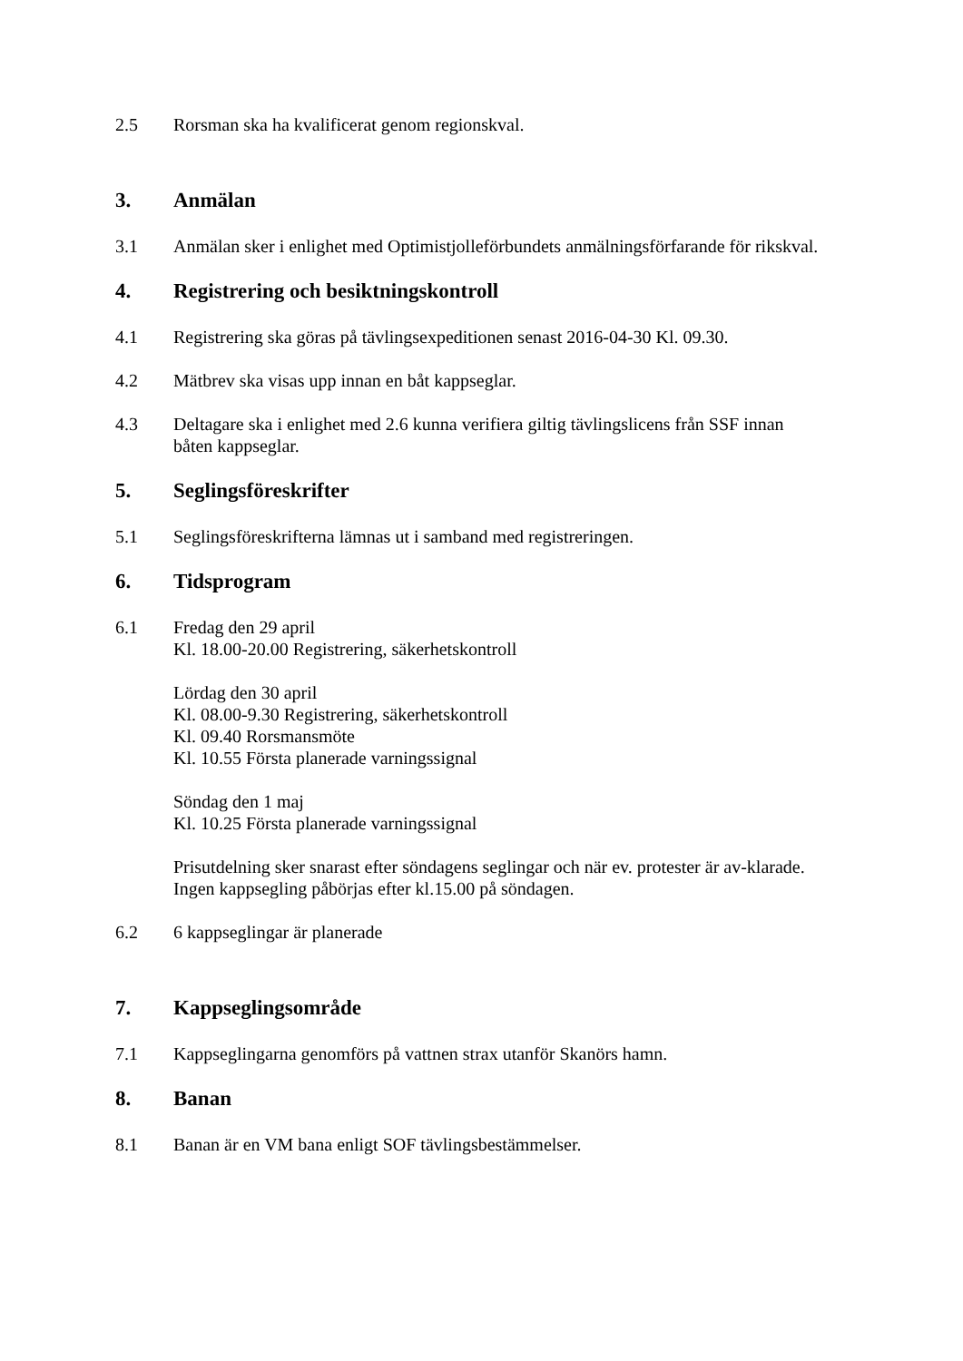2.5 Rorsman ska ha kvalificerat genom regionskval.
3. Anmälan
3.1 Anmälan sker i enlighet med Optimistjolleförbundets anmälningsförfarande för rikskval.
4. Registrering och besiktningskontroll
4.1 Registrering ska göras på tävlingsexpeditionen senast 2016-04-30 Kl. 09.30.
4.2 Mätbrev ska visas upp innan en båt kappseglar.
4.3 Deltagare ska i enlighet med 2.6 kunna verifiera giltig tävlingslicens från SSF innan båten kappseglar.
5. Seglingsföreskrifter
5.1 Seglingsföreskrifterna lämnas ut i samband med registreringen.
6. Tidsprogram
6.1 Fredag den 29 april
Kl. 18.00-20.00 Registrering, säkerhetskontroll
Lördag den 30 april
Kl. 08.00-9.30 Registrering, säkerhetskontroll
Kl. 09.40 Rorsmansmöte
Kl. 10.55 Första planerade varningssignal
Söndag den 1 maj
Kl. 10.25 Första planerade varningssignal
Prisutdelning sker snarast efter söndagens seglingar och när ev. protester är av-klarade.
Ingen kappsegling påbörjas efter kl.15.00 på söndagen.
6.2 6 kappseglingar är planerade
7. Kappseglingsområde
7.1 Kappseglingarna genomförs på vattnen strax utanför Skanörs hamn.
8. Banan
8.1 Banan är en VM bana enligt SOF tävlingsbestämmelser.